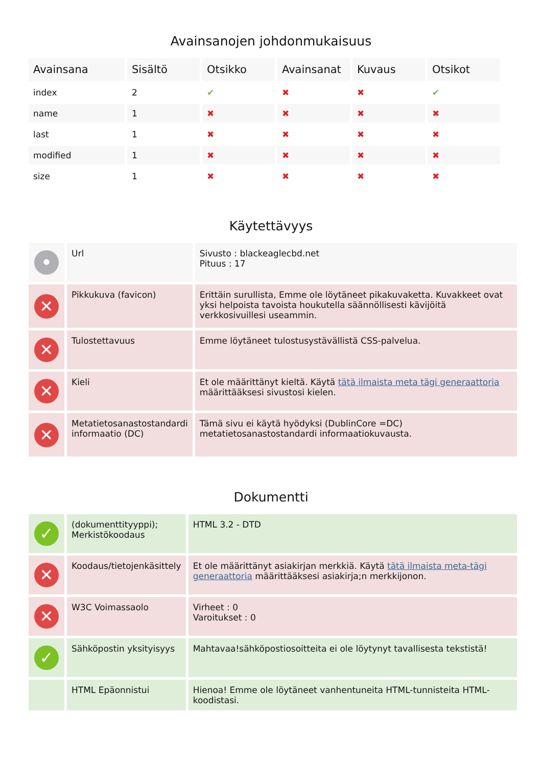Avainsanojen johdonmukaisuus
| Avainsana | Sisältö | Otsikko | Avainsanat | Kuvaus | Otsikot |
| --- | --- | --- | --- | --- | --- |
| index | 2 | ✔ | ✖ | ✖ | ✔ |
| name | 1 | ✖ | ✖ | ✖ | ✖ |
| last | 1 | ✖ | ✖ | ✖ | ✖ |
| modified | 1 | ✖ | ✖ | ✖ | ✖ |
| size | 1 | ✖ | ✖ | ✖ | ✖ |
Käytettävyys
| • | Url | Sivusto : blackeaglecbd.net Pituus : 17 |
| ✕ | Pikkukuva (favicon) | Erittäin surullista, Emme ole löytäneet pikakuvaketta. Kuvakkeet ovat yksi helpoista tavoista houkutella säännöllisesti kävijöitä verkkosivuillesi useammin. |
| ✕ | Tulostettavuus | Emme löytäneet tulostusystävällistä CSS-palvelua. |
| ✕ | Kieli | Et ole määrittänyt kieltä. Käytä tätä ilmaista meta tägi generaattoria määrittääksesi sivustosi kielen. |
| ✕ | Metatietosanastostandardi informaatio (DC) | Tämä sivu ei käytä hyödyksi (DublinCore =DC) metatietosanastostandardi informaatiokuvausta. |
Dokumentti
| ✓ | (dokumenttityyppi); Merkistökoodaus | HTML 3.2 - DTD |
| ✕ | Koodaus/tietojenkäsittely | Et ole määrittänyt asiakirjan merkkiä. Käytä tätä ilmaista meta-tägi generaattoria määrittääksesi asiakirja;n merkkijonon. |
| ✕ | W3C Voimassaolo | Virheet : 0 Varoitukset : 0 |
| ✓ | Sähköpostin yksityisyys | Mahtavaa!sähköpostiosoitteita ei ole löytynyt tavallisesta tekstistä! |
| | HTML Epäonnistui | Hienoa! Emme ole löytäneet vanhentuneita HTML-tunnisteita HTML-koodistasi. |